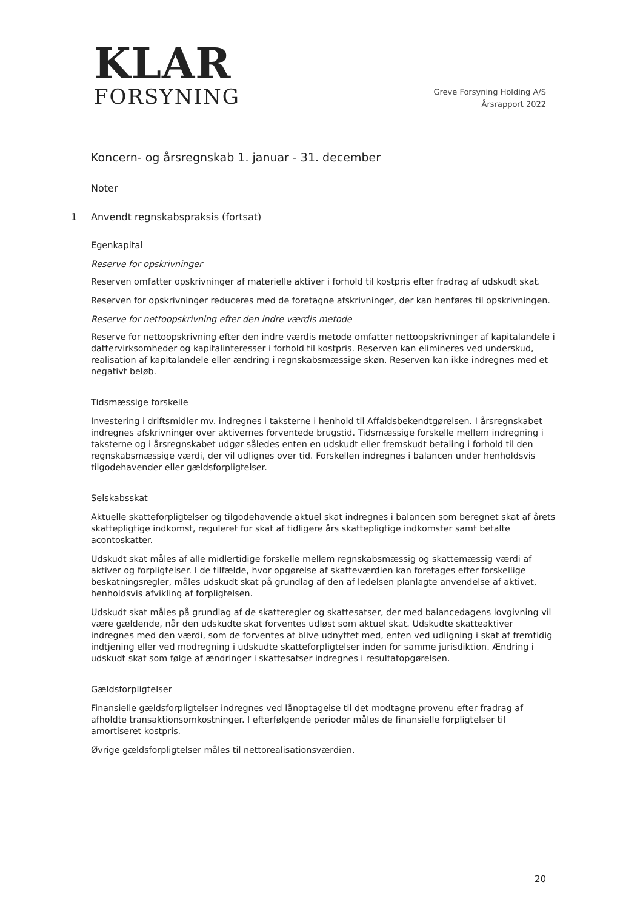KLAR
FORSYNING
Greve Forsyning Holding A/S
Årsrapport 2022
Koncern- og årsregnskab 1. januar - 31. december
Noter
1 Anvendt regnskabspraksis (fortsat)
Egenkapital
Reserve for opskrivninger
Reserven omfatter opskrivninger af materielle aktiver i forhold til kostpris efter fradrag af udskudt skat.
Reserven for opskrivninger reduceres med de foretagne afskrivninger, der kan henføres til opskrivningen.
Reserve for nettoopskrivning efter den indre værdis metode
Reserve for nettoopskrivning efter den indre værdis metode omfatter nettoopskrivninger af kapitalandele i dattervirksomheder og kapitalinteresser i forhold til kostpris. Reserven kan elimineres ved underskud, realisation af kapitalandele eller ændring i regnskabsmæssige skøn. Reserven kan ikke indregnes med et negativt beløb.
Tidsmæssige forskelle
Investering i driftsmidler mv. indregnes i taksterne i henhold til Affaldsbekendtgørelsen. I årsregnskabet indregnes afskrivninger over aktivernes forventede brugstid. Tidsmæssige forskelle mellem indregning i taksterne og i årsregnskabet udgør således enten en udskudt eller fremskudt betaling i forhold til den regnskabsmæssige værdi, der vil udlignes over tid. Forskellen indregnes i balancen under henholdsvis tilgodehavender eller gældsforpligtelser.
Selskabsskat
Aktuelle skatteforpligtelser og tilgodehavende aktuel skat indregnes i balancen som beregnet skat af årets skattepligtige indkomst, reguleret for skat af tidligere års skattepligtige indkomster samt betalte acontoskatter.
Udskudt skat måles af alle midlertidige forskelle mellem regnskabsmæssig og skattemæssig værdi af aktiver og forpligtelser. I de tilfælde, hvor opgørelse af skatteværdien kan foretages efter forskellige beskatningsregler, måles udskudt skat på grundlag af den af ledelsen planlagte anvendelse af aktivet, henholdsvis afvikling af forpligtelsen.
Udskudt skat måles på grundlag af de skatteregler og skattesatser, der med balancedagens lovgivning vil være gældende, når den udskudte skat forventes udløst som aktuel skat. Udskudte skatteaktiver indregnes med den værdi, som de forventes at blive udnyttet med, enten ved udligning i skat af fremtidig indtjening eller ved modregning i udskudte skatteforpligtelser inden for samme jurisdiktion. Ændring i udskudt skat som følge af ændringer i skattesatser indregnes i resultatopgørelsen.
Gældsforpligtelser
Finansielle gældsforpligtelser indregnes ved lånoptagelse til det modtagne provenu efter fradrag af afholdte transaktionsomkostninger. I efterfølgende perioder måles de finansielle forpligtelser til amortiseret kostpris.
Øvrige gældsforpligtelser måles til nettorealisationsværdien.
20